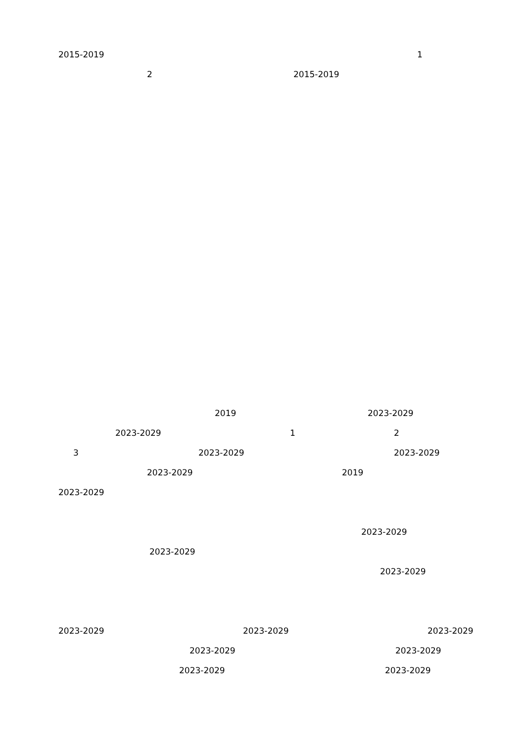2015-2019 1
2 2015-2019
2019 2023-2029
2023-2029 1 2
3 2023-2029 2023-2029
2023-2029 2019
2023-2029
2023-2029
2023-2029
2023-2029
2023-2029 2023-2029 2023-2029
2023-2029 2023-2029
2023-2029 2023-2029